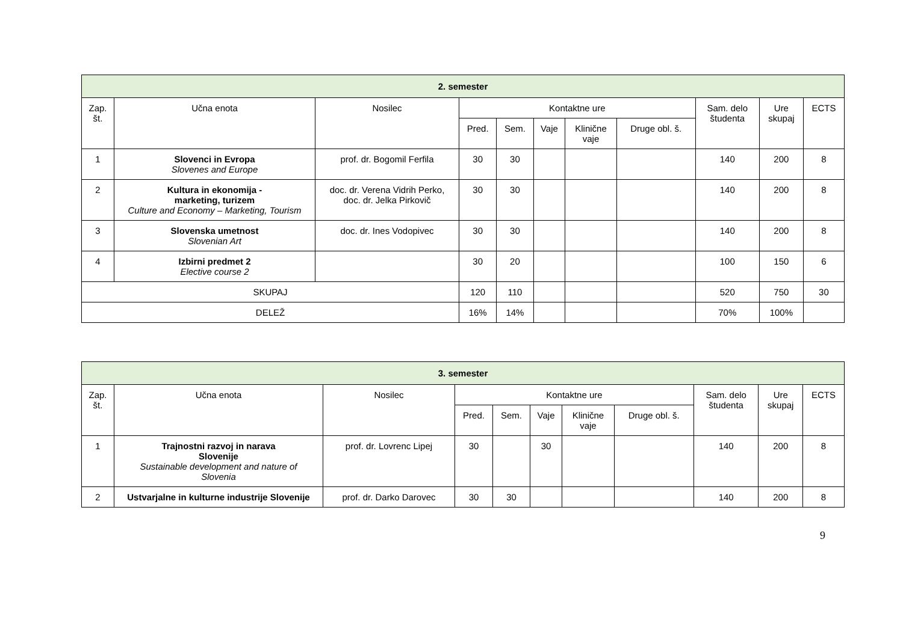| 2. semester | | | | | | | | | | |
| --- | --- | --- | --- | --- | --- | --- | --- | --- | --- | --- |
| Zap. št. | Učna enota | Nosilec | Kontaktne ure | | | | | Sam. delo študenta | Ure skupaj | ECTS |
| | | | Pred. | Sem. | Vaje | Klinične vaje | Druge obl. š. | | | |
| 1 | Slovenci in Evropa Slovenes and Europe | prof. dr. Bogomil Ferfila | 30 | 30 | | | | 140 | 200 | 8 |
| 2 | Kultura in ekonomija - marketing, turizem Culture and Economy – Marketing, Tourism | doc. dr. Verena Vidrih Perko, doc. dr. Jelka Pirkovič | 30 | 30 | | | | 140 | 200 | 8 |
| 3 | Slovenska umetnost Slovenian Art | doc. dr. Ines Vodopivec | 30 | 30 | | | | 140 | 200 | 8 |
| 4 | Izbirni predmet 2 Elective course 2 | | 30 | 20 | | | | 100 | 150 | 6 |
| SKUPAJ | | | 120 | 110 | | | | 520 | 750 | 30 |
| DELEŽ | | | 16% | 14% | | | | 70% | 100% | |
| 3. semester | | | | | | | | | | |
| --- | --- | --- | --- | --- | --- | --- | --- | --- | --- | --- |
| Zap. št. | Učna enota | Nosilec | Kontaktne ure | | | | | Sam. delo študenta | Ure skupaj | ECTS |
| | | | Pred. | Sem. | Vaje | Klinične vaje | Druge obl. š. | | | |
| 1 | Trajnostni razvoj in narava Slovenije Sustainable development and nature of Slovenia | prof. dr. Lovrenc Lipej | 30 | | 30 | | | 140 | 200 | 8 |
| 2 | Ustvarjalne in kulturne industrije Slovenije | prof. dr. Darko Darovec | 30 | 30 | | | | 140 | 200 | 8 |
9